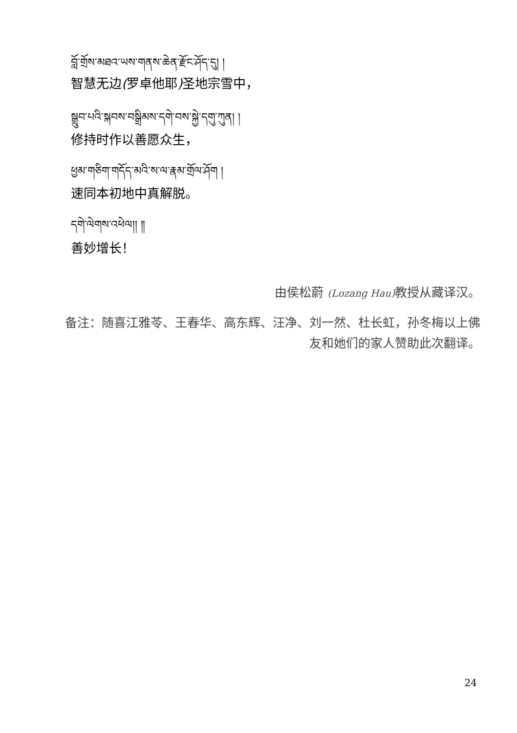བློ་གྲོས་མཐའ་ཡས་གནས་ཆེན་རྫོང་ཤོད་དུ། །
智慧无边(罗卓他耶) 圣地宗雪中，
སྒྲུབ་པའི་སྐབས་བསྒྲིམས་དགེ་བས་སྐྱེ་དགུ་ཀུན། །
修持时作以善愿众生，
ཕྱམ་གཅིག་གདོད་མའི་ས་ལ་རྣམ་གྲོལ་ཤོག །
速同本初地中真解脱。
དགེ་ལེགས་འཕེལ།། ༎
善妙增长！
由侯松蔚 (Lozang Hau) 教授从藏译汉。
备注：随喜江雅苓、王春华、高东辉、汪净、刘一然、杜长虹，孙冬梅以上佛友和她们的家人赞助此次翻译。
24